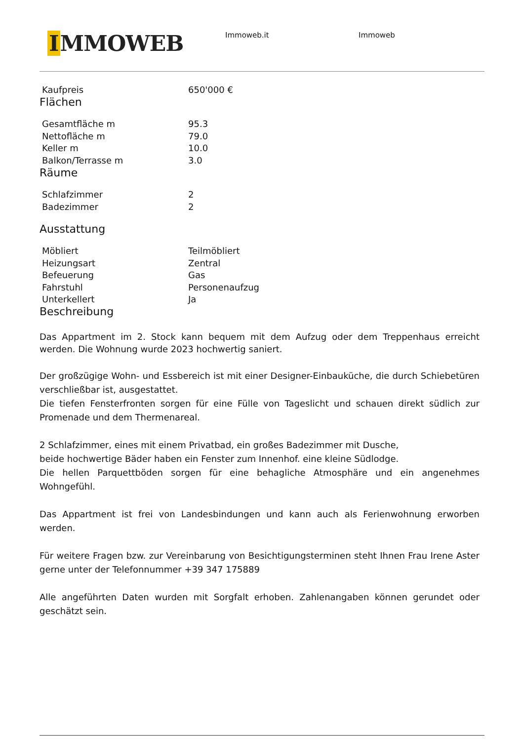I MMOWEB
Immoweb.it Immoweb
| Kaufpreis | 650'000 € |
Flächen
| Gesamtfläche m | 95.3 |
| Nettofläche m | 79.0 |
| Keller m | 10.0 |
| Balkon/Terrasse m | 3.0 |
Räume
| Schlafzimmer | 2 |
| Badezimmer | 2 |
Ausstattung
| Möbliert | Teilmöbliert |
| Heizungsart | Zentral |
| Befeuerung | Gas |
| Fahrstuhl | Personenaufzug |
| Unterkellert | Ja |
Beschreibung
Das Appartment im 2. Stock kann bequem mit dem Aufzug oder dem Treppenhaus erreicht werden. Die Wohnung wurde 2023 hochwertig saniert.
Der großzügige Wohn- und Essbereich ist mit einer Designer-Einbauküche, die durch Schiebetüren verschließbar ist, ausgestattet.
Die tiefen Fensterfronten sorgen für eine Fülle von Tageslicht und schauen direkt südlich zur Promenade und dem Thermenareal.
2 Schlafzimmer, eines mit einem Privatbad, ein großes Badezimmer mit Dusche,
beide hochwertige Bäder haben ein Fenster zum Innenhof. eine kleine Südlodge.
Die hellen Parquettböden sorgen für eine behagliche Atmosphäre und ein angenehmes Wohngefühl.
Das Appartment ist frei von Landesbindungen und kann auch als Ferienwohnung erworben werden.
Für weitere Fragen bzw. zur Vereinbarung von Besichtigungsterminen steht Ihnen Frau Irene Aster gerne unter der Telefonnummer +39 347 175889
Alle angeführten Daten wurden mit Sorgfalt erhoben. Zahlenangaben können gerundet oder geschätzt sein.